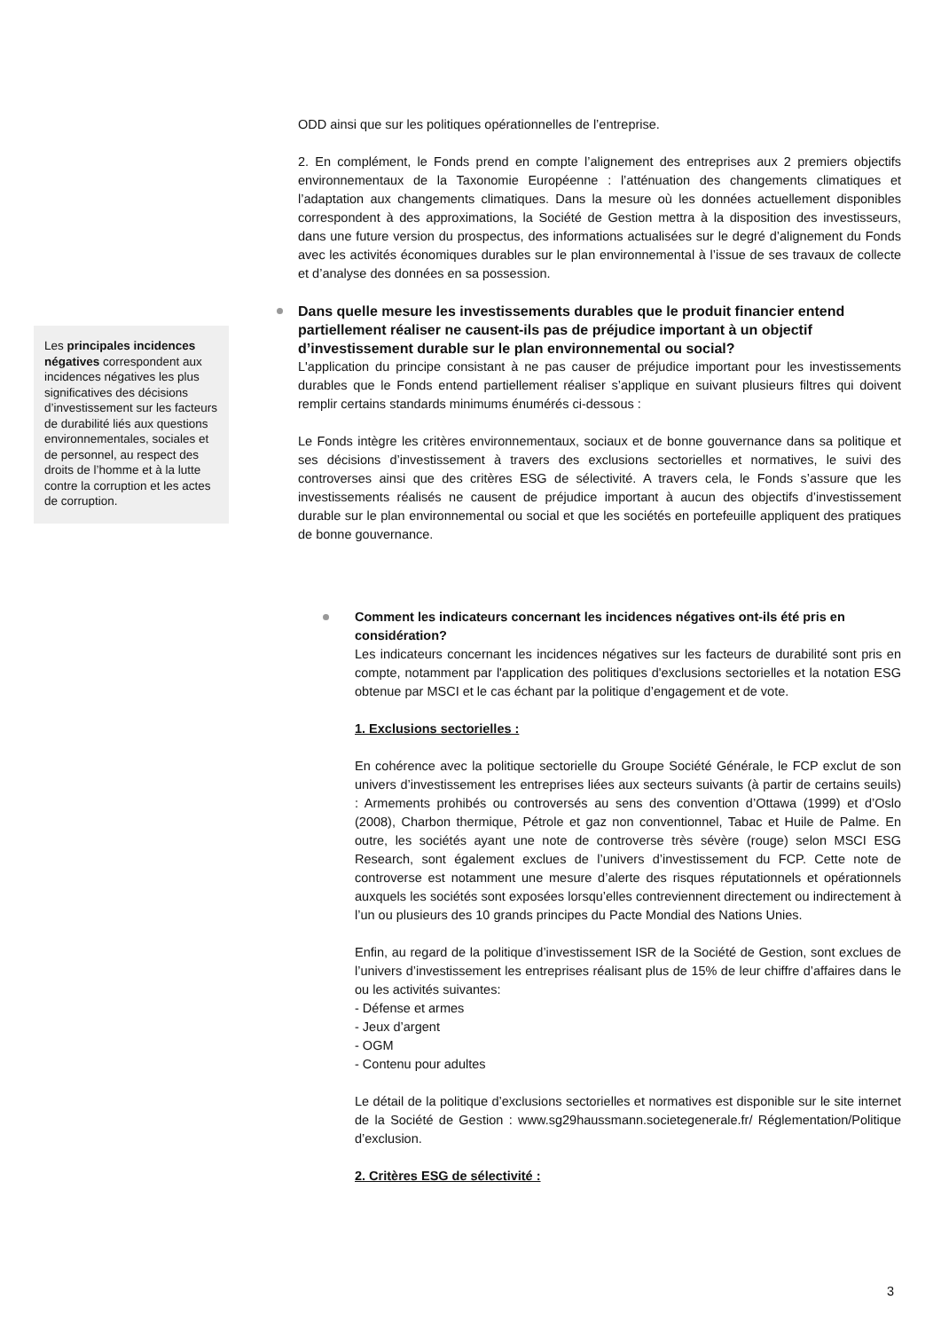ODD ainsi que sur les politiques opérationnelles de l’entreprise.
2. En complément, le Fonds prend en compte l’alignement des entreprises aux 2 premiers objectifs environnementaux de la Taxonomie Européenne : l’atténuation des changements climatiques et l’adaptation aux changements climatiques. Dans la mesure où les données actuellement disponibles correspondent à des approximations, la Société de Gestion mettra à la disposition des investisseurs, dans une future version du prospectus, des informations actualisées sur le degré d’alignement du Fonds avec les activités économiques durables sur le plan environnemental à l’issue de ses travaux de collecte et d’analyse des données en sa possession.
Dans quelle mesure les investissements durables que le produit financier entend partiellement réaliser ne causent-ils pas de préjudice important à un objectif d’investissement durable sur le plan environnemental ou social?
L'application du principe consistant à ne pas causer de préjudice important pour les investissements durables que le Fonds entend partiellement réaliser s’applique en suivant plusieurs filtres qui doivent remplir certains standards minimums énumérés ci-dessous :
Le Fonds intègre les critères environnementaux, sociaux et de bonne gouvernance dans sa politique et ses décisions d’investissement à travers des exclusions sectorielles et normatives, le suivi des controverses ainsi que des critères ESG de sélectivité. A travers cela, le Fonds s’assure que les investissements réalisés ne causent de préjudice important à aucun des objectifs d’investissement durable sur le plan environnemental ou social et que les sociétés en portefeuille appliquent des pratiques de bonne gouvernance.
Comment les indicateurs concernant les incidences négatives ont-ils été pris en considération?
Les indicateurs concernant les incidences négatives sur les facteurs de durabilité sont pris en compte, notamment par l'application des politiques d'exclusions sectorielles et la notation ESG obtenue par MSCI et le cas échant par la politique d’engagement et de vote.
1. Exclusions sectorielles :
En cohérence avec la politique sectorielle du Groupe Société Générale, le FCP exclut de son univers d’investissement les entreprises liées aux secteurs suivants (à partir de certains seuils) : Armements prohibés ou controversés au sens des convention d’Ottawa (1999) et d’Oslo (2008), Charbon thermique, Pétrole et gaz non conventionnel, Tabac et Huile de Palme. En outre, les sociétés ayant une note de controverse très sévère (rouge) selon MSCI ESG Research, sont également exclues de l’univers d’investissement du FCP. Cette note de controverse est notamment une mesure d’alerte des risques réputationnels et opérationnels auxquels les sociétés sont exposées lorsqu’elles contreviennent directement ou indirectement à l’un ou plusieurs des 10 grands principes du Pacte Mondial des Nations Unies.
Enfin, au regard de la politique d’investissement ISR de la Société de Gestion, sont exclues de l’univers d’investissement les entreprises réalisant plus de 15% de leur chiffre d’affaires dans le ou les activités suivantes:
- Défense et armes
- Jeux d’argent
- OGM
- Contenu pour adultes
Le détail de la politique d’exclusions sectorielles et normatives est disponible sur le site internet de la Société de Gestion : www.sg29haussmann.societegenerale.fr/ Réglementation/Politique d’exclusion.
2. Critères ESG de sélectivité :
Les principales incidences négatives correspondent aux incidences négatives les plus significatives des décisions d’investissement sur les facteurs de durabilité liés aux questions environnementales, sociales et de personnel, au respect des droits de l’homme et à la lutte contre la corruption et les actes de corruption.
3